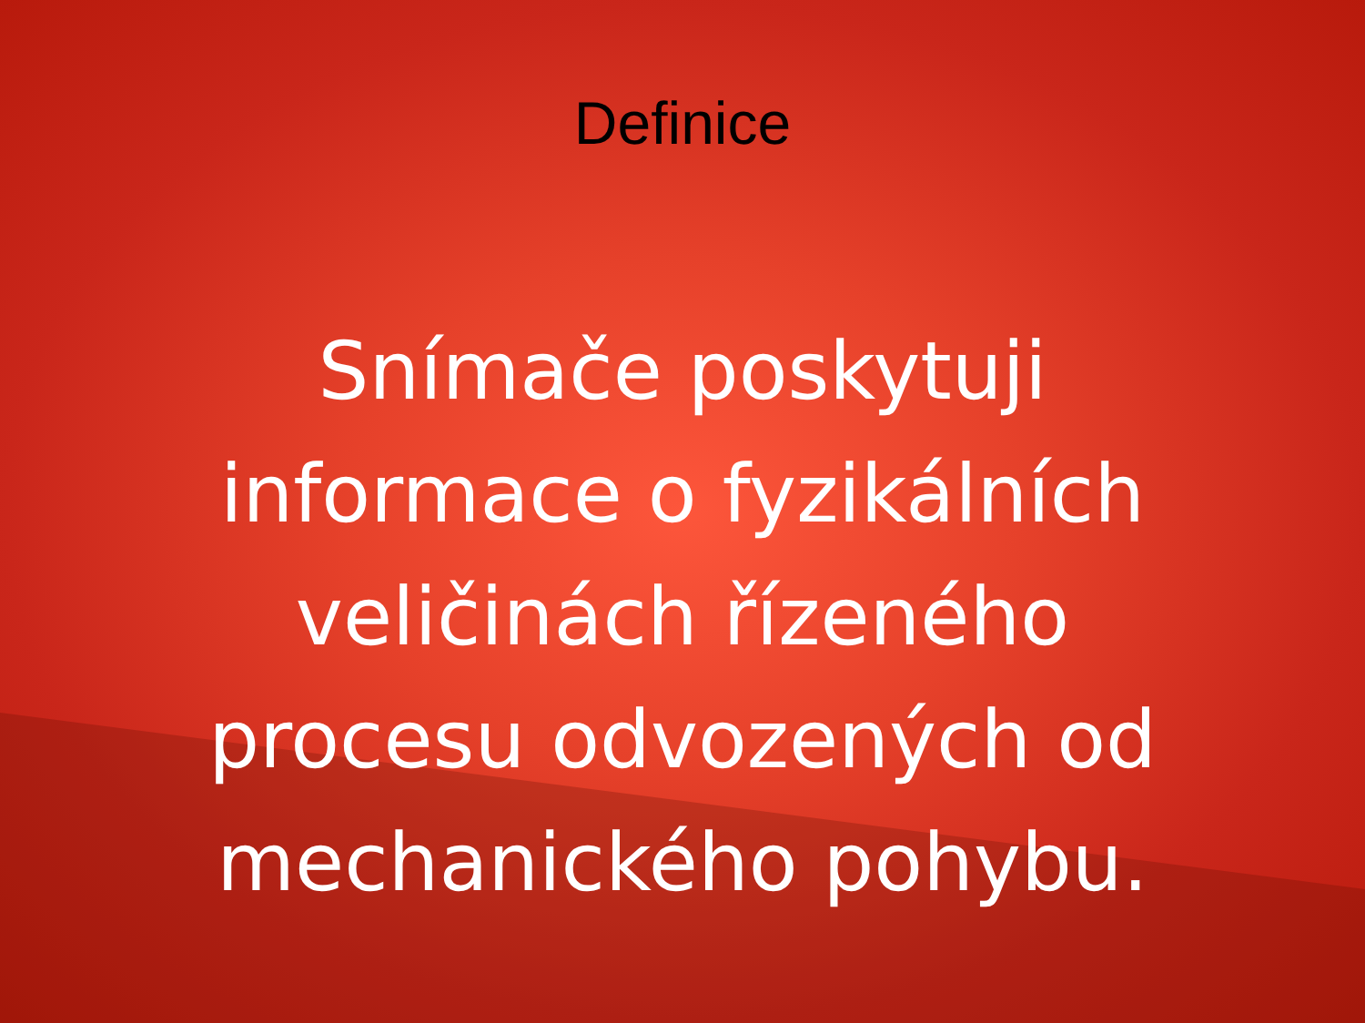Definice
Snímače poskytuji informace o fyzikálních veličinách řízeného procesu odvozených od mechanického pohybu.